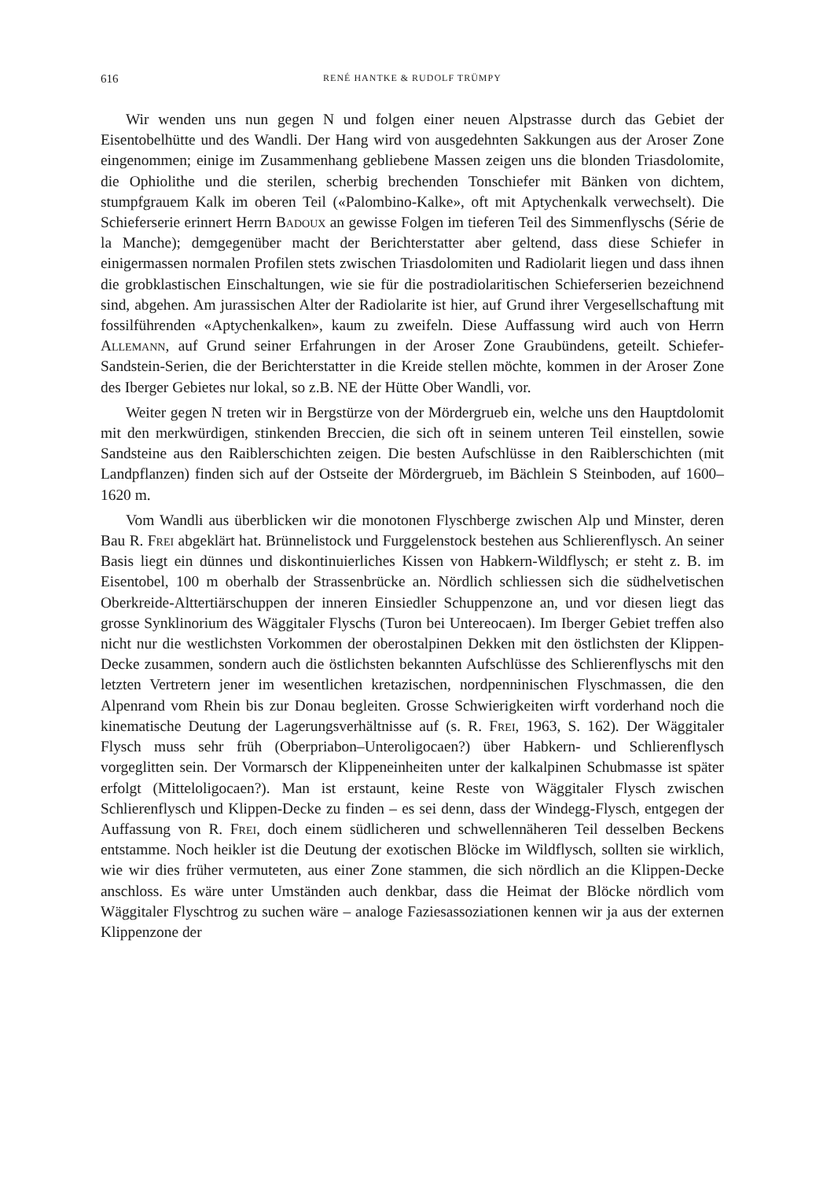616 RENÉ HANTKE & RUDOLF TRÜMPY
Wir wenden uns nun gegen N und folgen einer neuen Alpstrasse durch das Gebiet der Eisentobelhütte und des Wandli. Der Hang wird von ausgedehnten Sakkungen aus der Aroser Zone eingenommen; einige im Zusammenhang gebliebene Massen zeigen uns die blonden Triasdolomite, die Ophiolithe und die sterilen, scherbig brechenden Tonschiefer mit Bänken von dichtem, stumpfgrauem Kalk im oberen Teil («Palombino-Kalke», oft mit Aptychenkalk verwechselt). Die Schieferserie erinnert Herrn Badoux an gewisse Folgen im tieferen Teil des Simmenflyschs (Série de la Manche); demgegenüber macht der Berichterstatter aber geltend, dass diese Schiefer in einigermassen normalen Profilen stets zwischen Triasdolomiten und Radiolarit liegen und dass ihnen die grobklastischen Einschaltungen, wie sie für die postradiolaritischen Schieferserien bezeichnend sind, abgehen. Am jurassischen Alter der Radiolarite ist hier, auf Grund ihrer Vergesellschaftung mit fossilführenden «Aptychenkalken», kaum zu zweifeln. Diese Auffassung wird auch von Herrn Allemann, auf Grund seiner Erfahrungen in der Aroser Zone Graubündens, geteilt. Schiefer-Sandstein-Serien, die der Berichterstatter in die Kreide stellen möchte, kommen in der Aroser Zone des Iberger Gebietes nur lokal, so z.B. NE der Hütte Ober Wandli, vor.
Weiter gegen N treten wir in Bergstürze von der Mördergrueb ein, welche uns den Hauptdolomit mit den merkwürdigen, stinkenden Breccien, die sich oft in seinem unteren Teil einstellen, sowie Sandsteine aus den Raiblerschichten zeigen. Die besten Aufschlüsse in den Raiblerschichten (mit Landpflanzen) finden sich auf der Ostseite der Mördergrueb, im Bächlein S Steinboden, auf 1600–1620 m.
Vom Wandli aus überblicken wir die monotonen Flyschberge zwischen Alp und Minster, deren Bau R. Frei abgeklärt hat. Brünnelistock und Furggelenstock bestehen aus Schlierenflysch. An seiner Basis liegt ein dünnes und diskontinuierliches Kissen von Habkern-Wildflysch; er steht z. B. im Eisentobel, 100 m oberhalb der Strassenbrücke an. Nördlich schliessen sich die südhelvetischen Oberkreide-Alttertiärschuppen der inneren Einsiedler Schuppenzone an, und vor diesen liegt das grosse Synklinorium des Wäggitaler Flyschs (Turon bei Untereocaen). Im Iberger Gebiet treffen also nicht nur die westlichsten Vorkommen der oberostalpinen Dekken mit den östlichsten der Klippen-Decke zusammen, sondern auch die östlichsten bekannten Aufschlüsse des Schlierenflyschs mit den letzten Vertretern jener im wesentlichen kretazischen, nordpenninischen Flyschmassen, die den Alpenrand vom Rhein bis zur Donau begleiten. Grosse Schwierigkeiten wirft vorderhand noch die kinematische Deutung der Lagerungsverhältnisse auf (s. R. Frei, 1963, S. 162). Der Wäggitaler Flysch muss sehr früh (Oberpriabon–Unteroligocaen?) über Habkern- und Schlierenflysch vorgeglitten sein. Der Vormarsch der Klippeneinheiten unter der kalkalpinen Schubmasse ist später erfolgt (Mitteloligocaen?). Man ist erstaunt, keine Reste von Wäggitaler Flysch zwischen Schlierenflysch und Klippen-Decke zu finden – es sei denn, dass der Windegg-Flysch, entgegen der Auffassung von R. Frei, doch einem südlicheren und schwellennäheren Teil desselben Beckens entstamme. Noch heikler ist die Deutung der exotischen Blöcke im Wildflysch, sollten sie wirklich, wie wir dies früher vermuteten, aus einer Zone stammen, die sich nördlich an die Klippen-Decke anschloss. Es wäre unter Umständen auch denkbar, dass die Heimat der Blöcke nördlich vom Wäggitaler Flyschtrog zu suchen wäre – analoge Faziesassoziationen kennen wir ja aus der externen Klippenzone der